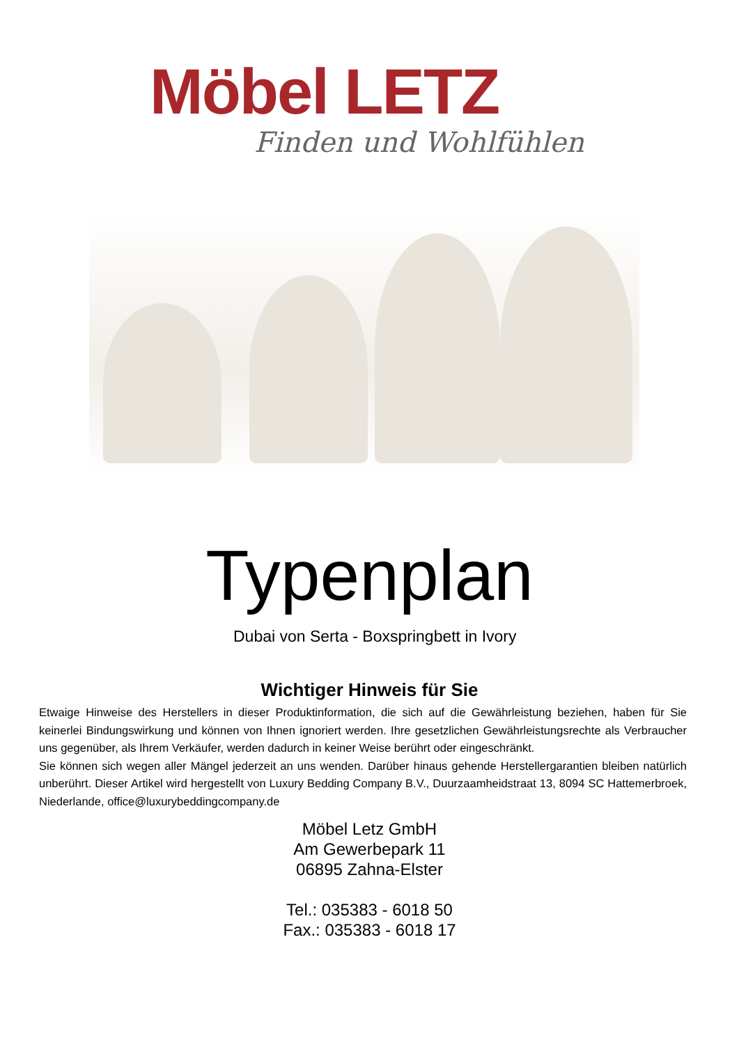Möbel LETZ
Finden und Wohlfühlen
Typenplan
Dubai von Serta - Boxspringbett in Ivory
Wichtiger Hinweis für Sie
Etwaige Hinweise des Herstellers in dieser Produktinformation, die sich auf die Gewährleistung beziehen, haben für Sie keinerlei Bindungswirkung und können von Ihnen ignoriert werden. Ihre gesetzlichen Gewährleistungsrechte als Verbraucher uns gegenüber, als Ihrem Verkäufer, werden dadurch in keiner Weise berührt oder eingeschränkt.
Sie können sich wegen aller Mängel jederzeit an uns wenden. Darüber hinaus gehende Herstellergarantien bleiben natürlich unberührt. Dieser Artikel wird hergestellt von Luxury Bedding Company B.V., Duurzaamheidstraat 13, 8094 SC Hattemerbroek, Niederlande, office@luxurybeddingcompany.de
Möbel Letz GmbH
Am Gewerbepark 11
06895 Zahna-Elster
Tel.: 035383 - 6018 50
Fax.: 035383 - 6018 17